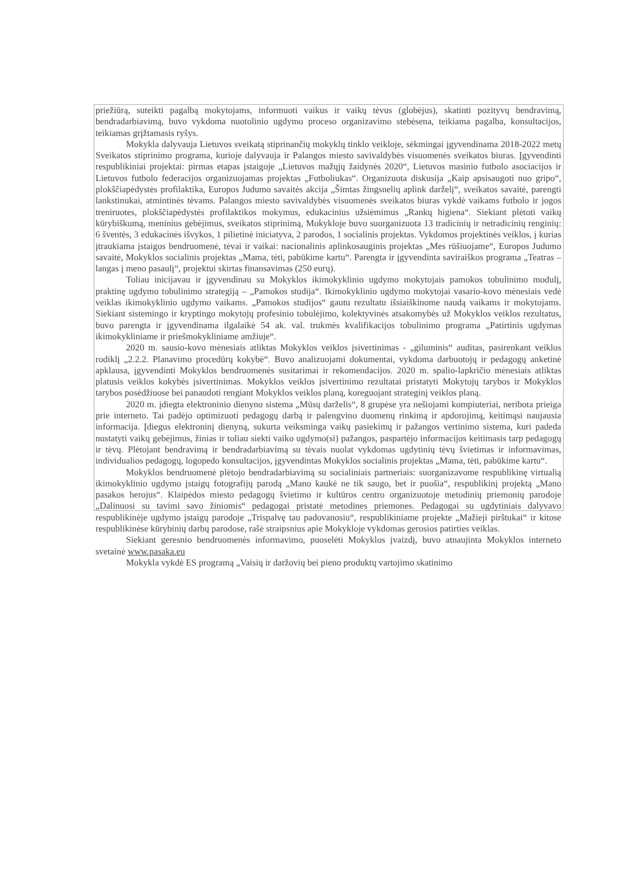priežiūrą, suteikti pagalbą mokytojams, informuoti vaikus ir vaikų tėvus (globėjus), skatinti pozityvų bendravimą, bendradarbiavimą, buvo vykdoma nuotolinio ugdymo proceso organizavimo stebėsena, teikiama pagalba, konsultacijos, teikiamas grįžtamasis ryšys.
Mokykla dalyvauja Lietuvos sveikatą stiprinančių mokyklų tinklo veikloje, sėkmingai įgyvendinama 2018-2022 metų Sveikatos stiprinimo programa, kurioje dalyvauja ir Palangos miesto savivaldybės visuomenės sveikatos biuras. Įgyvendinti respublikiniai projektai: pirmas etapas įstaigoje „Lietuvos mažųjų žaidynės 2020“, Lietuvos masinio futbolo asociacijos ir Lietuvos futbolo federacijos organizuojamas projektas „Futboliukas“. Organizuota diskusija „Kaip apsisaugoti nuo gripo“, plokščiapėdystės profilaktika, Europos Judumo savaitės akcija „Šimtas žingsnelių aplink darželį“, sveikatos savaitė, parengti lankstinukai, atmintinės tėvams. Palangos miesto savivaldybės visuomenės sveikatos biuras vykdė vaikams futbolo ir jogos treniruotes, plokščiapėdystės profilaktikos mokymus, edukacinius užsiėmimus „Rankų higiena“. Siekiant plėtoti vaikų kūrybiškumą, meninius gebėjimus, sveikatos stiprinimą, Mokykloje buvo suorganizuota 13 tradicinių ir netradicinių renginių: 6 šventės, 3 edukacinės išvykos, 1 pilietinė iniciatyva, 2 parodos, 1 socialinis projektas. Vykdomos projektinės veiklos, į kurias įtraukiama įstaigos bendruomenė, tėvai ir vaikai: nacionalinis aplinkosauginis projektas „Mes rūšiuojame“, Europos Judumo savaitė, Mokyklos socialinis projektas „Mama, tėti, pabūkime kartu“. Parengta ir įgyvendinta saviraiškos programa „Teatras – langas į meno pasaulį“, projektui skirtas finansavimas (250 eurų).
Toliau inicijavau ir įgyvendinau su Mokyklos ikimokyklinio ugdymo mokytojais pamokos tobulinimo modulį, praktinę ugdymo tobulinimo strategiją – „Pamokos studija“. Ikimokyklinio ugdymo mokytojai vasario-kovo mėnesiais vedė veiklas ikimokyklinio ugdymo vaikams. „Pamokos studijos“ gautu rezultatu išsiaiškinome naudą vaikams ir mokytojams. Siekiant sistemingo ir kryptingo mokytojų profesinio tobulėjimo, kolektyvinės atsakomybės už Mokyklos veiklos rezultatus, buvo parengta ir įgyvendinama ilgalaikė 54 ak. val. trukmės kvalifikacijos tobulinimo programa „Patirtinis ugdymas ikimokykliniame ir priešmokykliniame amžiuje“.
2020 m. sausio-kovo mėnesiais atliktas Mokyklos veiklos įsivertinimas - „giluminis“ auditas, pasirenkant veiklos rodiklį „2.2.2. Planavimo procedūrų kokybė“. Buvo analizuojami dokumentai, vykdoma darbuotojų ir pedagogų anketinė apklausa, įgyvendinti Mokyklos bendruomenės susitarimai ir rekomendacijos. 2020 m. spalio-lapkričio mėnesiais atliktas platusis veiklos kokybės įsivertinimas. Mokyklos veiklos įsivertinimo rezultatai pristatyti Mokytojų tarybos ir Mokyklos tarybos posėdžiuose bei panaudoti rengiant Mokyklos veiklos planą, koreguojant strateginį veiklos planą.
2020 m. įdiegta elektroninio dienyno sistema „Mūsų darželis“, 8 grupėse yra nešiojami kompiuteriai, neribota prieiga prie interneto. Tai padėjo optimizuoti pedagogų darbą ir palengvino duomenų rinkimą ir apdorojimą, keitimąsi naujausia informacija. Įdiegus elektroninį dienyną, sukurta veiksminga vaikų pasiekimų ir pažangos vertinimo sistema, kuri padeda nustatyti vaikų gebėjimus, žinias ir toliau siekti vaiko ugdymo(si) pažangos, paspartėjo informacijos keitimasis tarp pedagogų ir tėvų. Plėtojant bendravimą ir bendradarbiavimą su tėvais nuolat vykdomas ugdytinių tėvų švietimas ir informavimas, individualios pedagogų, logopedo konsultacijos, įgyvendintas Mokyklos socialinis projektas „Mama, tėti, pabūkime kartu“.
Mokyklos bendruomenė plėtojo bendradarbiavimą su socialiniais partneriais: suorganizavome respublikinę virtualią ikimokyklinio ugdymo įstaigų fotografijų parodą „Mano kaukė ne tik saugo, bet ir puošia“, respublikinį projektą „Mano pasakos herojus“. Klaipėdos miesto pedagogų švietimo ir kultūros centro organizuotoje metodinių priemonių parodoje „Dalinuosi su tavimi savo žiniomis“ pedagogai pristatė metodines priemones. Pedagogai su ugdytiniais dalyvavo respublikinėje ugdymo įstaigų parodoje „Trispalvę tau padovanosiu“, respublikiniame projekte „Mažieji pirštukai“ ir kitose respublikinėse kūrybinių darbų parodose, rašė straipsnius apie Mokykloje vykdomas gerosios patirties veiklas.
Siekiant geresnio bendruomenės informavimo, puoselėti Mokyklos įvaizdį, buvo atnaujinta Mokyklos interneto svetainė www.pasaka.eu
Mokykla vykdė ES programą „Vaisių ir daržovių bei pieno produktų vartojimo skatinimo